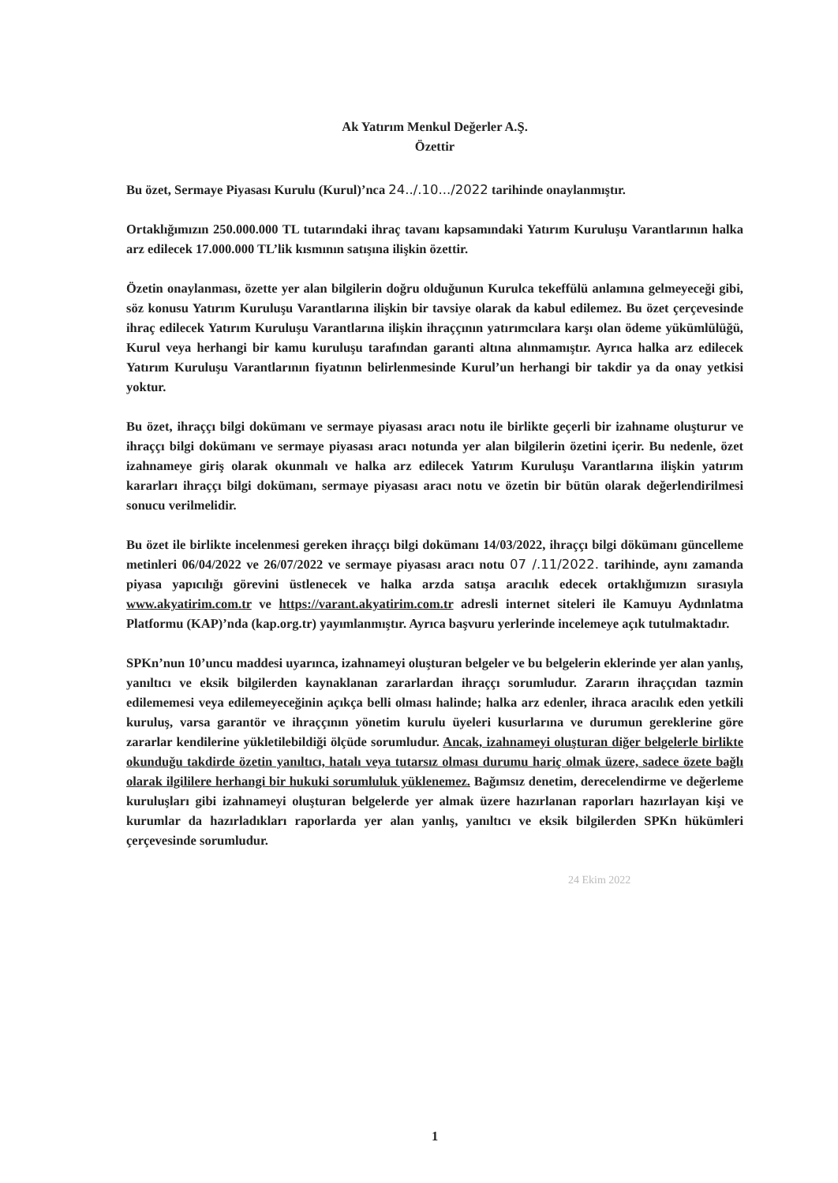Ak Yatırım Menkul Değerler A.Ş.
Özettir
Bu özet, Sermaye Piyasası Kurulu (Kurul)’nca 24../.10.../2022 tarihinde onaylanmıştır.
Ortaklığımızın 250.000.000 TL tutarındaki ihraç tavanı kapsamındaki Yatırım Kuruluşu Varantlarının halka arz edilecek 17.000.000 TL’lik kısmının satışına ilişkin özettir.
Özetin onaylanması, özette yer alan bilgilerin doğru olduğunun Kurulca tekeffülü anlamına gelmeyeceği gibi, söz konusu Yatırım Kuruluşu Varantlarına ilişkin bir tavsiye olarak da kabul edilemez. Bu özet çerçevesinde ihraç edilecek Yatırım Kuruluşu Varantlarına ilişkin ihraççının yatırımcılara karşı olan ödeme yükümlülüğü, Kurul veya herhangi bir kamu kuruluşu tarafından garanti altına alınmamıştır. Ayrıca halka arz edilecek Yatırım Kuruluşu Varantlarının fiyatının belirlenmesinde Kurul’un herhangi bir takdir ya da onay yetkisi yoktur.
Bu özet, ihraççı bilgi dokümanı ve sermaye piyasası aracı notu ile birlikte geçerli bir izahname oluşturur ve ihraççı bilgi dokümanı ve sermaye piyasası aracı notunda yer alan bilgilerin özetini içerir. Bu nedenle, özet izahnameye giriş olarak okunmalı ve halka arz edilecek Yatırım Kuruluşu Varantlarına ilişkin yatırım kararları ihraççı bilgi dokümanı, sermaye piyasası aracı notu ve özetin bir bütün olarak değerlendirilmesi sonucu verilmelidir.
Bu özet ile birlikte incelenmesi gereken ihraççı bilgi dokümanı 14/03/2022, ihraççı bilgi dökümanı güncelleme metinleri 06/04/2022 ve 26/07/2022 ve sermaye piyasası aracı notu 07 /.11/2022. tarihinde, aynı zamanda piyasa yapıcılığı görevini üstlenecek ve halka arzda satışa aracılık edecek ortaklığımızın sırasıyla www.akyatirim.com.tr ve https://varant.akyatirim.com.tr adresli internet siteleri ile Kamuyu Aydınlatma Platformu (KAP)’nda (kap.org.tr) yayımlanmıştır. Ayrıca başvuru yerlerinde incelemeye açık tutulmaktadır.
SPKn’nun 10’uncu maddesi uyarınca, izahnameyi oluşturan belgeler ve bu belgelerin eklerinde yer alan yanlış, yanıltıcı ve eksik bilgilerden kaynaklanan zararlardan ihraççı sorumludur. Zararın ihraççıdan tazmin edilememesi veya edilemeyeceğinin açıkça belli olması halinde; halka arz edenler, ihraca aracılık eden yetkili kuruluş, varsa garantör ve ihraççının yönetim kurulu üyeleri kusurlarına ve durumun gereklerine göre zararlar kendilerine yükletilebildiği ölçüde sorumludur. Ancak, izahnameyi oluşturan diğer belgelerle birlikte okunduğu takdirde özetin yanıltıcı, hatalı veya tutarsız olması durumu hariç olmak üzere, sadece özete bağlı olarak ilgililere herhangi bir hukuki sorumluluk yüklenemez. Bağımsız denetim, derecelendirme ve değerleme kuruluşları gibi izahnameyi oluşturan belgelerde yer almak üzere hazırlanan raporları hazırlayan kişi ve kurumlar da hazırladıkları raporlarda yer alan yanlış, yanıltıcı ve eksik bilgilerden SPKn hükümleri çerçevesinde sorumludur.
24 Ekim 2022
1